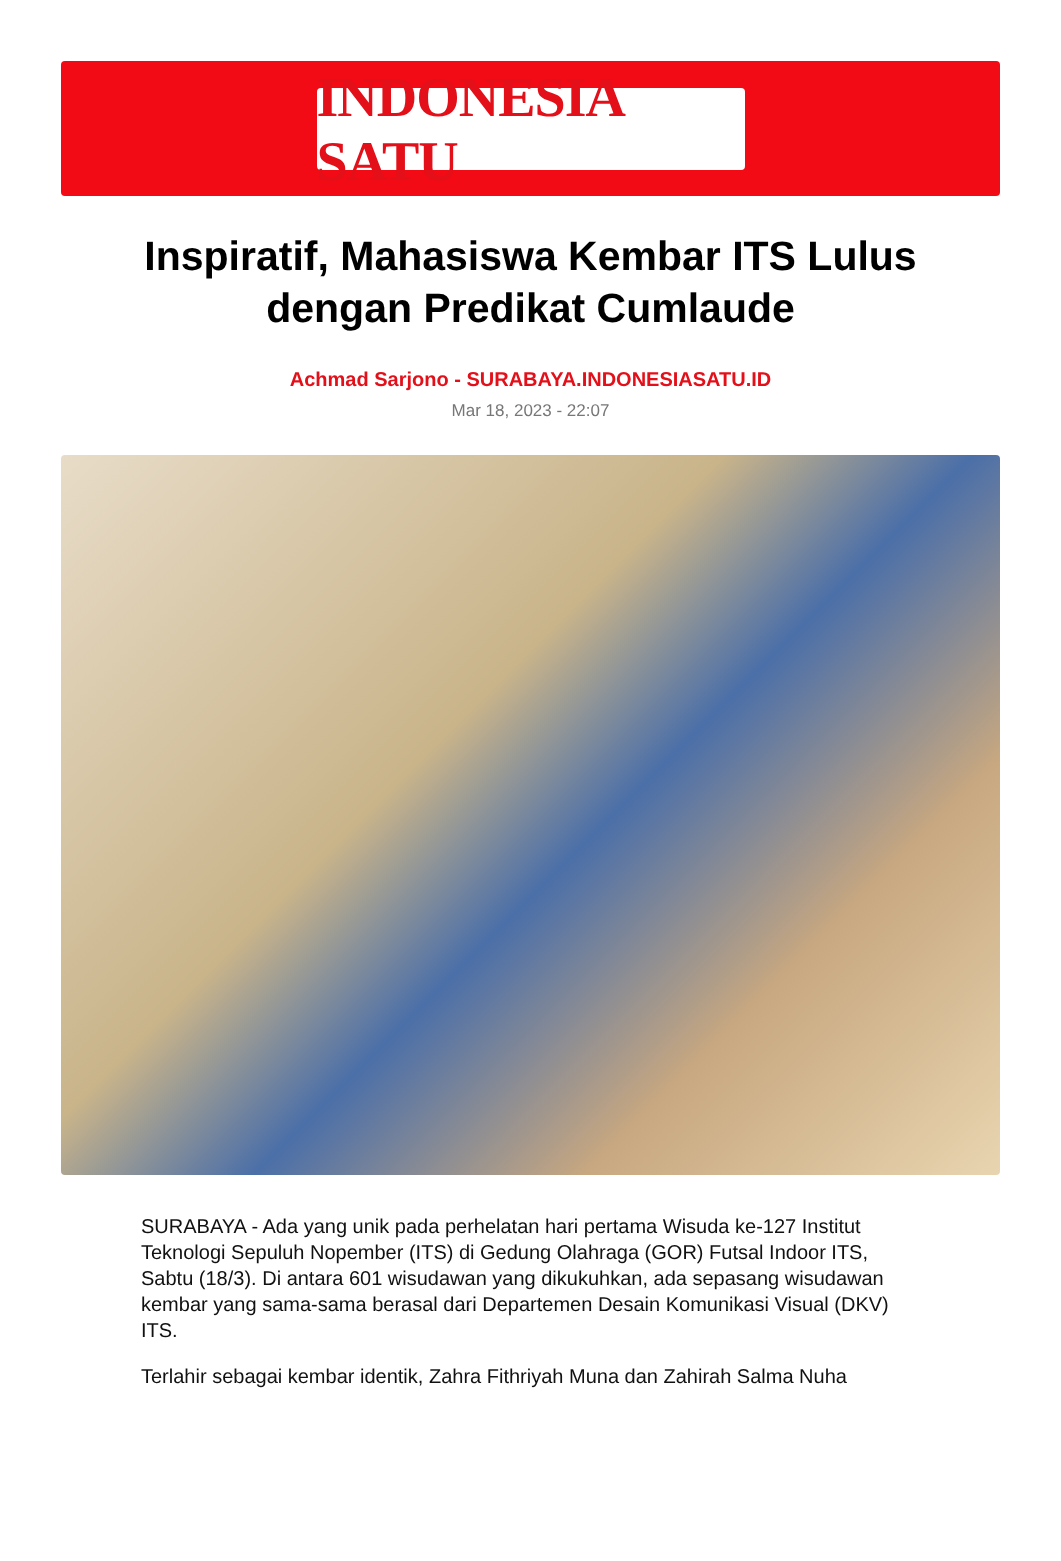INDONESIA SATU
Inspiratif, Mahasiswa Kembar ITS Lulus dengan Predikat Cumlaude
Achmad Sarjono - SURABAYA.INDONESIASATU.ID
Mar 18, 2023 - 22:07
SURABAYA - Ada yang unik pada perhelatan hari pertama Wisuda ke-127 Institut Teknologi Sepuluh Nopember (ITS) di Gedung Olahraga (GOR) Futsal Indoor ITS, Sabtu (18/3). Di antara 601 wisudawan yang dikukuhkan, ada sepasang wisudawan kembar yang sama-sama berasal dari Departemen Desain Komunikasi Visual (DKV) ITS.
Terlahir sebagai kembar identik, Zahra Fithriyah Muna dan Zahirah Salma Nuha